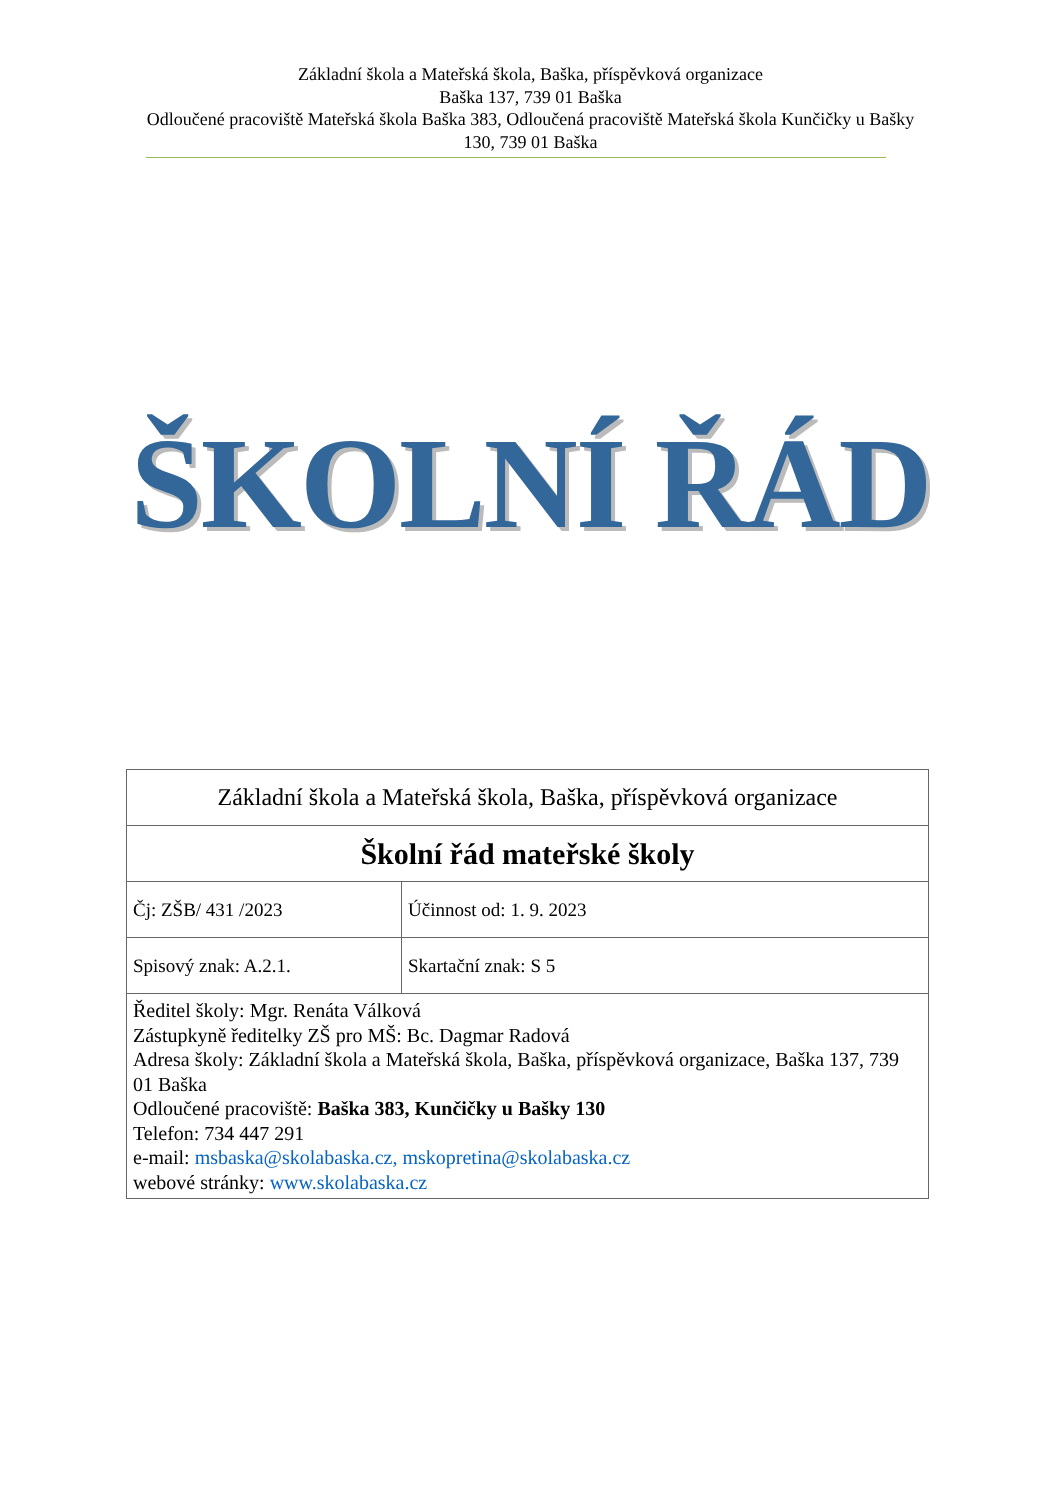Základní škola a Mateřská škola, Baška, příspěvková organizace
Baška 137, 739 01 Baška
Odloučené pracoviště Mateřská škola Baška 383, Odloučená pracoviště Mateřská škola Kunčičky u Bašky 130, 739 01 Baška
ŠKOLNÍ ŘÁD
| Základní škola a Mateřská škola, Baška, příspěvková organizace | |
| Školní řád mateřské školy | |
| Čj: ZŠB/ 431 /2023 | Účinnost od: 1. 9. 2023 |
| Spisový znak: A.2.1. | Skartační znak: S 5 |
| Ředitel školy: Mgr. Renáta Válková Zástupkyně ředitelky ZŠ pro MŠ: Bc. Dagmar Radová Adresa školy: Základní škola a Mateřská škola, Baška, příspěvková organizace, Baška 137, 739 01 Baška Odloučené pracoviště: Baška 383, Kunčičky u Bašky 130 Telefon: 734 447 291 e-mail: msbaska@skolabaska.cz, mskopretina@skolabaska.cz webové stránky: www.skolabaska.cz | |